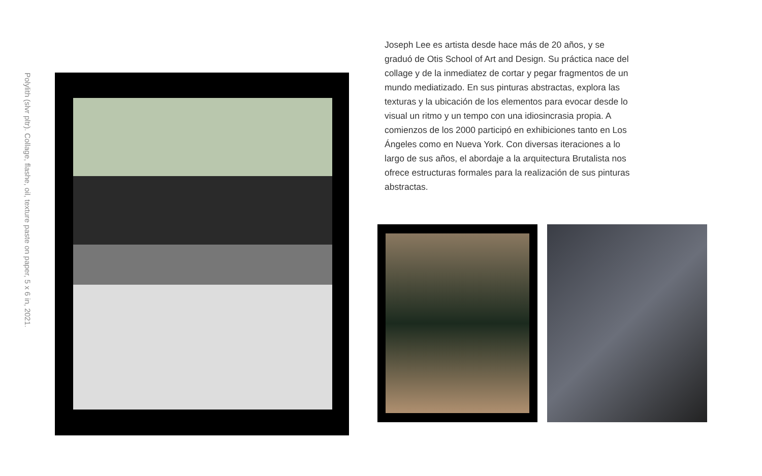Polylith (slvr pltr). Collage, flashe, oil, texture paste on paper, 5 x 6 in, 2021.
Joseph Lee es artista desde hace más de 20 años, y se graduó de Otis School of Art and Design. Su práctica nace del collage y de la inmediatez de cortar y pegar fragmentos de un mundo mediatizado. En sus pinturas abstractas, explora las texturas y la ubicación de los elementos para evocar desde lo visual un ritmo y un tempo con una idiosincrasia propia. A comienzos de los 2000 participó en exhibiciones tanto en Los Ángeles como en Nueva York. Con diversas iteraciones a lo largo de sus años, el abordaje a la arquitectura Brutalista nos ofrece estructuras formales para la realización de sus pinturas abstractas.